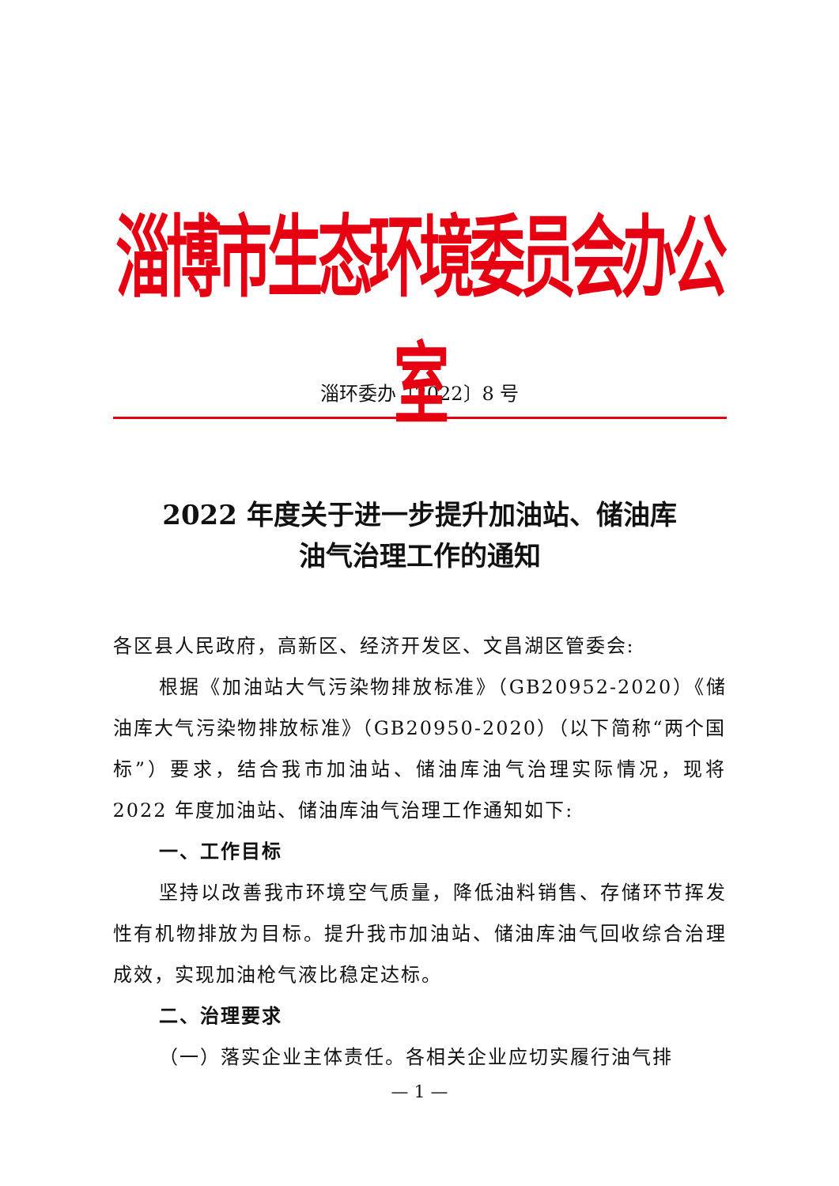淄博市生态环境委员会办公室
淄环委办〔2022〕8 号
2022 年度关于进一步提升加油站、储油库
油气治理工作的通知
各区县人民政府，高新区、经济开发区、文昌湖区管委会:
根据《加油站大气污染物排放标准》（GB20952-2020）《储油库大气污染物排放标准》（GB20950-2020）（以下简称“两个国标”）要求，结合我市加油站、储油库油气治理实际情况，现将 2022 年度加油站、储油库油气治理工作通知如下:
一、工作目标
坚持以改善我市环境空气质量，降低油料销售、存储环节挥发性有机物排放为目标。提升我市加油站、储油库油气回收综合治理成效，实现加油枪气液比稳定达标。
二、治理要求
（一）落实企业主体责任。各相关企业应切实履行油气排
— 1 —